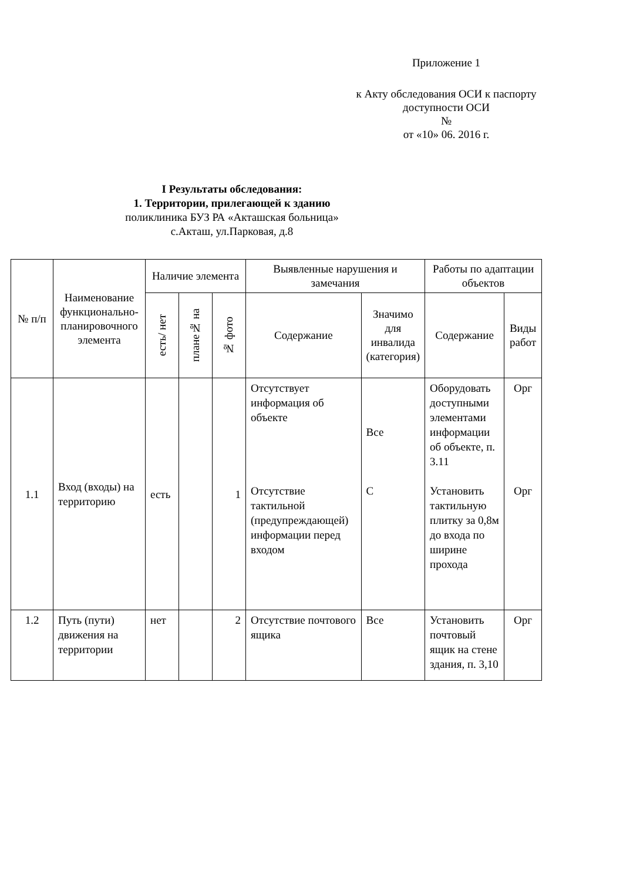Приложение 1
к Акту обследования ОСИ к паспорту
доступности ОСИ
№
от «10» 06. 2016 г.
I Результаты обследования:
1. Территории, прилегающей к зданию
поликлиника БУЗ РА «Акташская больница»
с.Акташ, ул.Парковая, д.8
| № п/п | Наименование функционально-планировочного элемента | Наличие элемента | | | Выявленные нарушения и замечания | | Работы по адаптации объектов | |
| --- | --- | --- | --- | --- | --- | --- | --- | --- |
| | | есть/ нет | плане№ на | № фото | Содержание | Значимо для инвалида (категория) | Содержание | Виды работ |
| 1.1 | Вход (входы) на территорию | есть | | 1 | Отсутствует информация об объекте Отсутствие тактильной (предупреждающей) информации перед входом | Все С | Оборудовать доступными элементами информации об объекте, п. 3.11 Установить тактильную плитку за 0,8м до входа по ширине прохода | Орг Орг |
| 1.2 | Путь (пути) движения на территории | нет | | 2 | Отсутствие почтового ящика | Все | Установить почтовый ящик на стене здания, п. 3,10 | Орг |